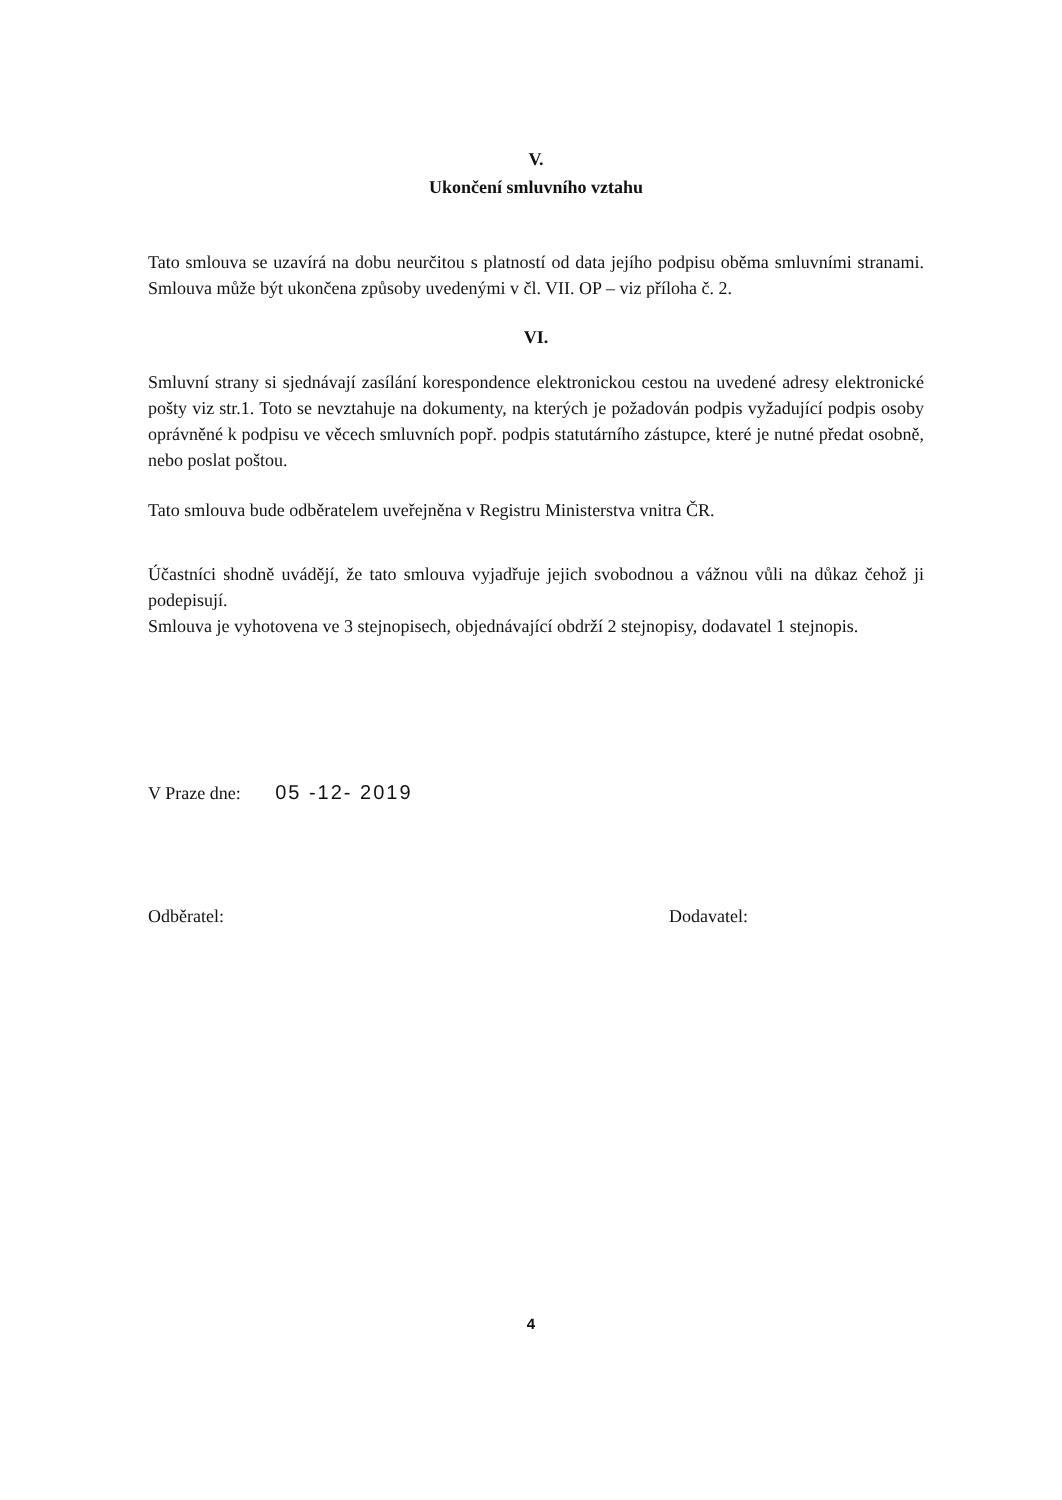V.
Ukončení smluvního vztahu
Tato smlouva se uzavírá na dobu neurčitou s platností od data jejího podpisu oběma smluvními stranami. Smlouva může být ukončena způsoby uvedenými v čl. VII. OP – viz příloha č. 2.
VI.
Smluvní strany si sjednávají zasílání korespondence elektronickou cestou na uvedené adresy elektronické pošty viz str.1. Toto se nevztahuje na dokumenty, na kterých je požadován podpis vyžadující podpis osoby oprávněné k podpisu ve věcech smluvních popř. podpis statutárního zástupce, které je nutné předat osobně, nebo poslat poštou.
Tato smlouva bude odběratelem uveřejněna v Registru Ministerstva vnitra ČR.
Účastníci shodně uvádějí, že tato smlouva vyjadřuje jejich svobodnou a vážnou vůli na důkaz čehož ji podepisují.
Smlouva je vyhotovena ve 3 stejnopisech, objednávající obdrží 2 stejnopisy, dodavatel 1 stejnopis.
V Praze dne: 05 -12- 2019
Odběratel: Dodavatel:
4